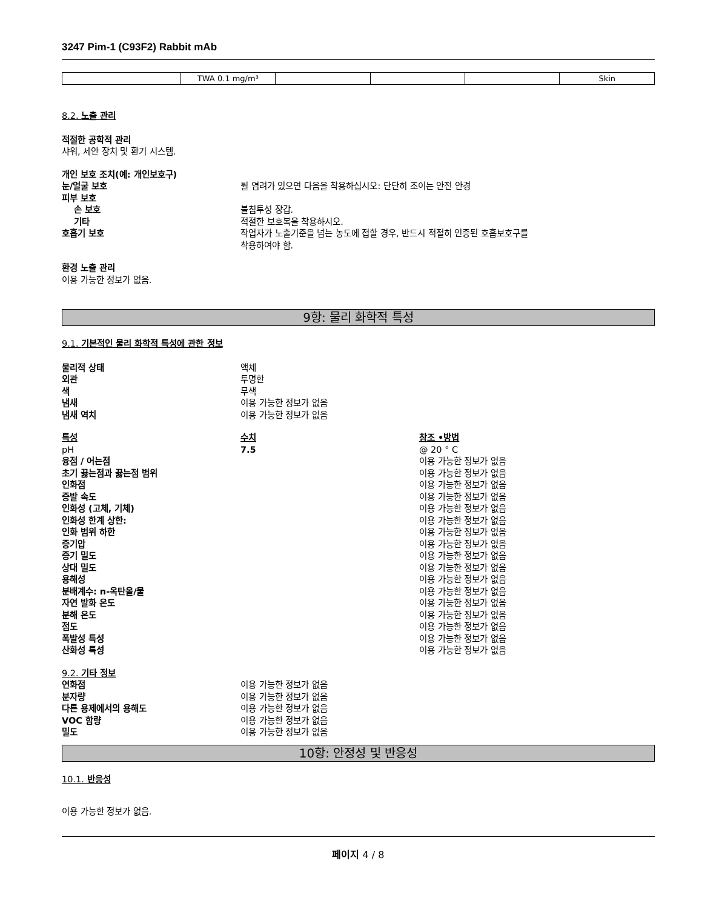3247 Pim-1 (C93F2) Rabbit mAb
| | TWA 0.1 mg/m³ | | | | Skin |
8.2. 노출 관리
적절한 공학적 관리
샤워, 세안 장치 및 환기 시스템.
개인 보호 조치(예: 개인보호구)
눈/얼굴 보호 튈 염려가 있으면 다음을 착용하십시오: 단단히 조이는 안전 안경
피부 보호
손 보호 불침투성 장갑.
기타 적절한 보호복을 착용하시오.
호흡기 보호 작업자가 노출기준을 넘는 농도에 접할 경우, 반드시 적절히 인증된 호흡보호구를
착용하여야 함.
환경 노출 관리
이용 가능한 정보가 없음.
9항: 물리 화학적 특성
9.1. 기본적인 물리 화학적 특성에 관한 정보
물리적 상태 액체
외관 투명한
색 무색
냄새 이용 가능한 정보가 없음
냄새 역치 이용 가능한 정보가 없음
특성 수치 참조 •방법
pH 7.5 @ 20 ° C
융점 / 어는점 이용 가능한 정보가 없음
초기 끓는점과 끓는점 범위 이용 가능한 정보가 없음
인화점 이용 가능한 정보가 없음
증발 속도 이용 가능한 정보가 없음
인화성 (고체, 기체) 이용 가능한 정보가 없음
인화성 한계 상한: 이용 가능한 정보가 없음
인화 범위 하한 이용 가능한 정보가 없음
증기압 이용 가능한 정보가 없음
증기 밀도 이용 가능한 정보가 없음
상대 밀도 이용 가능한 정보가 없음
용해성 이용 가능한 정보가 없음
분배계수: n-옥탄올/물 이용 가능한 정보가 없음
자연 발화 온도 이용 가능한 정보가 없음
분해 온도 이용 가능한 정보가 없음
점도 이용 가능한 정보가 없음
폭발성 특성 이용 가능한 정보가 없음
산화성 특성 이용 가능한 정보가 없음
9.2. 기타 정보
연화점 이용 가능한 정보가 없음
분자량 이용 가능한 정보가 없음
다른 용제에서의 용해도 이용 가능한 정보가 없음
VOC 함량 이용 가능한 정보가 없음
밀도 이용 가능한 정보가 없음
10항: 안정성 및 반응성
10.1. 반응성
이용 가능한 정보가 없음.
페이지 4 / 8